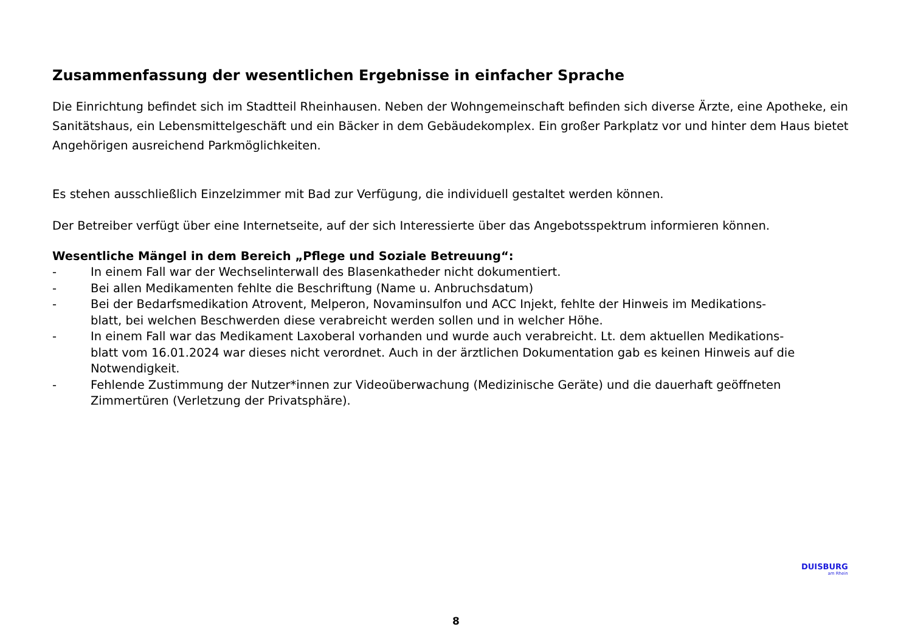Zusammenfassung der wesentlichen Ergebnisse in einfacher Sprache
Die Einrichtung befindet sich im Stadtteil Rheinhausen. Neben der Wohngemeinschaft befinden sich diverse Ärzte, eine Apotheke, ein Sanitätshaus, ein Lebensmittelgeschäft und ein Bäcker in dem Gebäudekomplex. Ein großer Parkplatz vor und hinter dem Haus bietet Angehörigen ausreichend Parkmöglichkeiten.
Es stehen ausschließlich Einzelzimmer mit Bad zur Verfügung, die individuell gestaltet werden können.
Der Betreiber verfügt über eine Internetseite, auf der sich Interessierte über das Angebotsspektrum informieren können.
Wesentliche Mängel in dem Bereich „Pflege und Soziale Betreuung“:
- In einem Fall war der Wechselinterwall des Blasenkatheder nicht dokumentiert.
- Bei allen Medikamenten fehlte die Beschriftung (Name u. Anbruchsdatum)
- Bei der Bedarfsmedikation Atrovent, Melperon, Novaminsulfon und ACC Injekt, fehlte der Hinweis im Medikations-
blatt, bei welchen Beschwerden diese verabreicht werden sollen und in welcher Höhe.
- In einem Fall war das Medikament Laxoberal vorhanden und wurde auch verabreicht. Lt. dem aktuellen Medikations-
blatt vom 16.01.2024 war dieses nicht verordnet. Auch in der ärztlichen Dokumentation gab es keinen Hinweis auf die Notwendigkeit.
- Fehlende Zustimmung der Nutzer*innen zur Videoüberwachung (Medizinische Geräte) und die dauerhaft geöffneten Zimmertüren (Verletzung der Privatsphäre).
DUISBURG
am Rhein
8